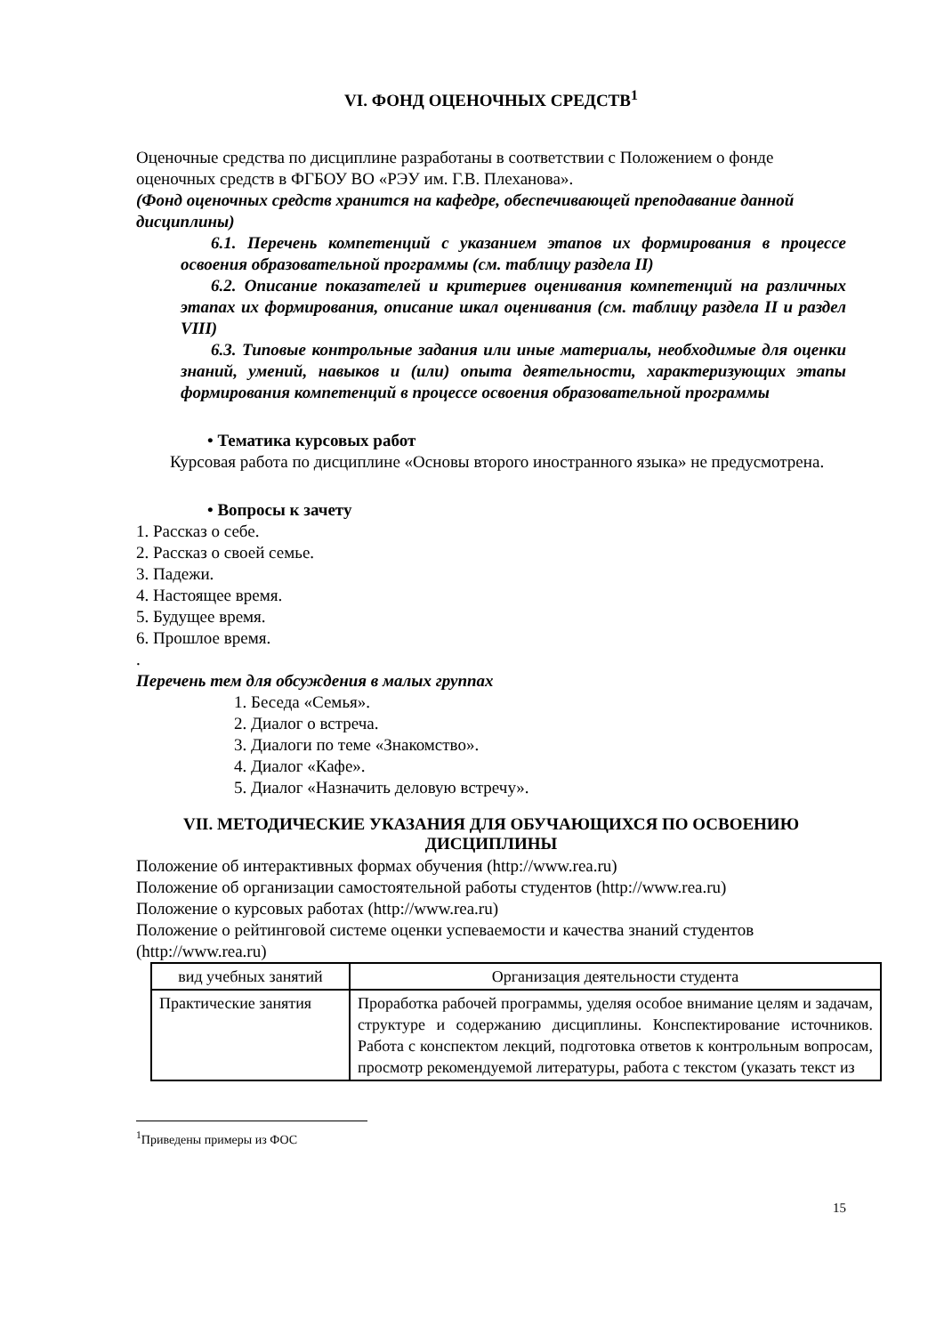VI. ФОНД ОЦЕНОЧНЫХ СРЕДСТВ<sup>1</sup>
Оценочные средства по дисциплине разработаны в соответствии с Положением о фонде оценочных средств в ФГБОУ ВО «РЭУ им. Г.В. Плеханова».
(Фонд оценочных средств хранится на кафедре, обеспечивающей преподавание данной дисциплины)
6.1. Перечень компетенций с указанием этапов их формирования в процессе освоения образовательной программы (см. таблицу раздела II)
6.2. Описание показателей и критериев оценивания компетенций на различных этапах их формирования, описание шкал оценивания (см. таблицу раздела II и раздел VIII)
6.3. Типовые контрольные задания или иные материалы, необходимые для оценки знаний, умений, навыков и (или) опыта деятельности, характеризующих этапы формирования компетенций в процессе освоения образовательной программы
• Тематика курсовых работ
Курсовая работа по дисциплине «Основы второго иностранного языка» не предусмотрена.
• Вопросы к зачету
1. Рассказ о себе.
2. Рассказ о своей семье.
3. Падежи.
4. Настоящее время.
5. Будущее время.
6. Прошлое время.
.
Перечень тем для обсуждения в малых группах
1. Беседа «Семья».
2. Диалог о встреча.
3. Диалоги по теме «Знакомство».
4. Диалог «Кафе».
5. Диалог «Назначить деловую встречу».
VII. МЕТОДИЧЕСКИЕ УКАЗАНИЯ ДЛЯ ОБУЧАЮЩИХСЯ ПО ОСВОЕНИЮ ДИСЦИПЛИНЫ
Положение об интерактивных формах обучения (http://www.rea.ru)
Положение об организации самостоятельной работы студентов (http://www.rea.ru)
Положение о курсовых работах (http://www.rea.ru)
Положение о рейтинговой системе оценки успеваемости и качества знаний студентов (http://www.rea.ru)
| вид учебных занятий | Организация деятельности студента |
| --- | --- |
| Практические занятия | Проработка рабочей программы, уделяя особое внимание целям и задачам, структуре и содержанию дисциплины. Конспектирование источников. Работа с конспектом лекций, подготовка ответов к контрольным вопросам, просмотр рекомендуемой литературы, работа с текстом (указать текст из |
<sup>1</sup> Приведены примеры из ФОС
15